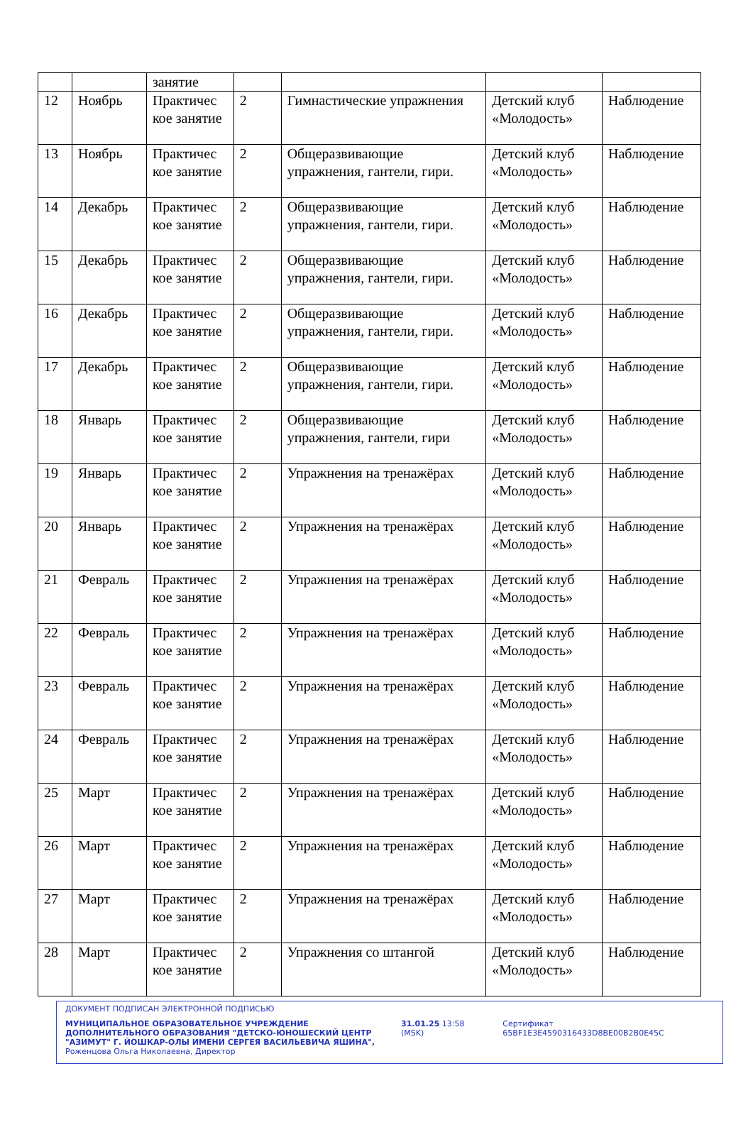| | | занятие | | | | |
| 12 | Ноябрь | Практичес кое занятие | 2 | Гимнастические упражнения | Детский клуб «Молодость» | Наблюдение |
| 13 | Ноябрь | Практичес кое занятие | 2 | Общеразвивающие упражнения, гантели, гири. | Детский клуб «Молодость» | Наблюдение |
| 14 | Декабрь | Практичес кое занятие | 2 | Общеразвивающие упражнения, гантели, гири. | Детский клуб «Молодость» | Наблюдение |
| 15 | Декабрь | Практичес кое занятие | 2 | Общеразвивающие упражнения, гантели, гири. | Детский клуб «Молодость» | Наблюдение |
| 16 | Декабрь | Практичес кое занятие | 2 | Общеразвивающие упражнения, гантели, гири. | Детский клуб «Молодость» | Наблюдение |
| 17 | Декабрь | Практичес кое занятие | 2 | Общеразвивающие упражнения, гантели, гири. | Детский клуб «Молодость» | Наблюдение |
| 18 | Январь | Практичес кое занятие | 2 | Общеразвивающие упражнения, гантели, гири | Детский клуб «Молодость» | Наблюдение |
| 19 | Январь | Практичес кое занятие | 2 | Упражнения на тренажёрах | Детский клуб «Молодость» | Наблюдение |
| 20 | Январь | Практичес кое занятие | 2 | Упражнения на тренажёрах | Детский клуб «Молодость» | Наблюдение |
| 21 | Февраль | Практичес кое занятие | 2 | Упражнения на тренажёрах | Детский клуб «Молодость» | Наблюдение |
| 22 | Февраль | Практичес кое занятие | 2 | Упражнения на тренажёрах | Детский клуб «Молодость» | Наблюдение |
| 23 | Февраль | Практичес кое занятие | 2 | Упражнения на тренажёрах | Детский клуб «Молодость» | Наблюдение |
| 24 | Февраль | Практичес кое занятие | 2 | Упражнения на тренажёрах | Детский клуб «Молодость» | Наблюдение |
| 25 | Март | Практичес кое занятие | 2 | Упражнения на тренажёрах | Детский клуб «Молодость» | Наблюдение |
| 26 | Март | Практичес кое занятие | 2 | Упражнения на тренажёрах | Детский клуб «Молодость» | Наблюдение |
| 27 | Март | Практичес кое занятие | 2 | Упражнения на тренажёрах | Детский клуб «Молодость» | Наблюдение |
| 28 | Март | Практичес кое занятие | 2 | Упражнения со штангой | Детский клуб «Молодость» | Наблюдение |
ДОКУМЕНТ ПОДПИСАН ЭЛЕКТРОННОЙ ПОДПИСЬЮ
МУНИЦИПАЛЬНОЕ ОБРАЗОВАТЕЛЬНОЕ УЧРЕЖДЕНИЕ ДОПОЛНИТЕЛЬНОГО ОБРАЗОВАНИЯ "ДЕТСКО-ЮНОШЕСКИЙ ЦЕНТР "АЗИМУТ" Г. ЙОШКАР-ОЛЫ ИМЕНИ СЕРГЕЯ ВАСИЛЬЕВИЧА ЯШИНА",
Роженцова Ольга Николаевна, Директор
31.01.25 13:58 (MSK) Сертификат 65BF1E3E4590316433D8BE00B2B0E45C